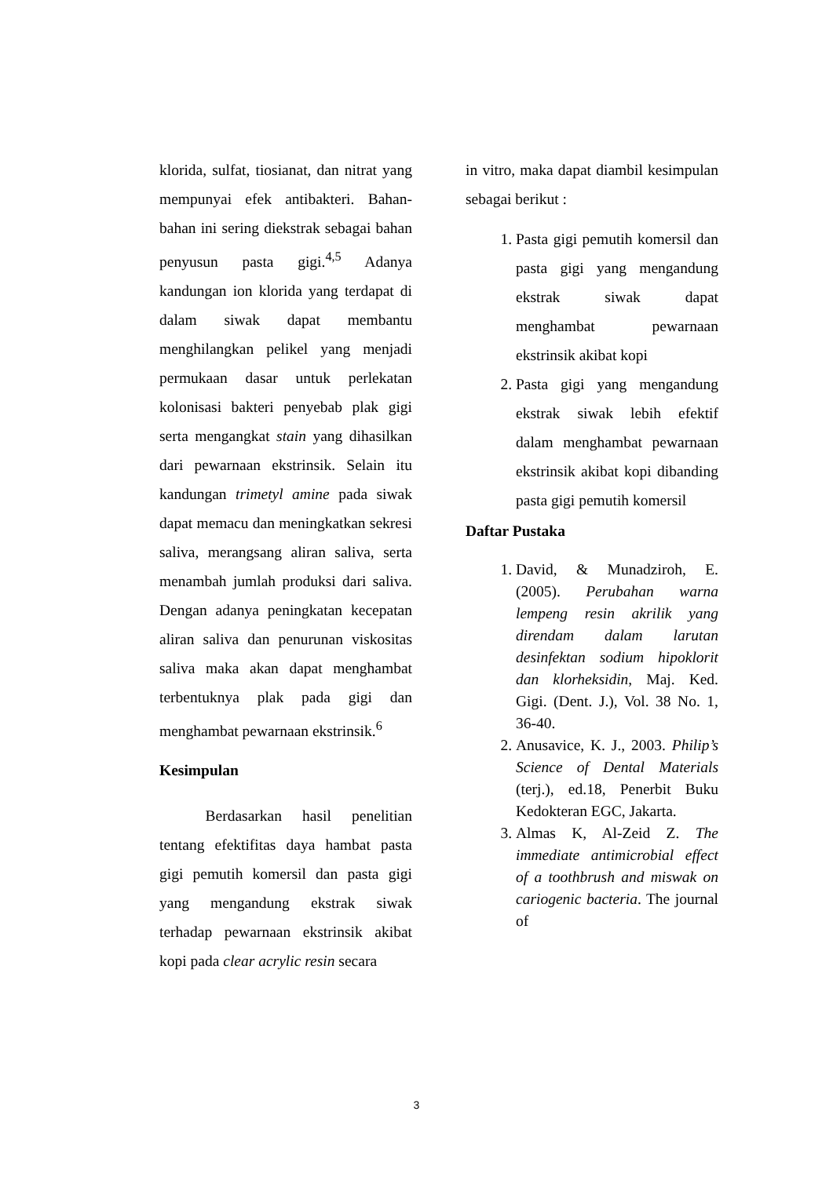klorida, sulfat, tiosianat, dan nitrat yang mempunyai efek antibakteri. Bahan-bahan ini sering diekstrak sebagai bahan penyusun pasta gigi.<sup>4,5</sup> Adanya kandungan ion klorida yang terdapat di dalam siwak dapat membantu menghilangkan pelikel yang menjadi permukaan dasar untuk perlekatan kolonisasi bakteri penyebab plak gigi serta mengangkat stain yang dihasilkan dari pewarnaan ekstrinsik. Selain itu kandungan trimetyl amine pada siwak dapat memacu dan meningkatkan sekresi saliva, merangsang aliran saliva, serta menambah jumlah produksi dari saliva. Dengan adanya peningkatan kecepatan aliran saliva dan penurunan viskositas saliva maka akan dapat menghambat terbentuknya plak pada gigi dan menghambat pewarnaan ekstrinsik.<sup>6</sup>
Kesimpulan
   Berdasarkan hasil penelitian tentang efektifitas daya hambat pasta gigi pemutih komersil dan pasta gigi yang mengandung ekstrak siwak terhadap pewarnaan ekstrinsik akibat kopi pada clear acrylic resin secara
in vitro, maka dapat diambil kesimpulan sebagai berikut :
1. Pasta gigi pemutih komersil dan pasta gigi yang mengandung ekstrak siwak dapat menghambat pewarnaan ekstrinsik akibat kopi
2. Pasta gigi yang mengandung ekstrak siwak lebih efektif dalam menghambat pewarnaan ekstrinsik akibat kopi dibanding pasta gigi pemutih komersil
Daftar Pustaka
1. David, & Munadziroh, E. (2005). Perubahan warna lempeng resin akrilik yang direndam dalam larutan desinfektan sodium hipoklorit dan klorheksidin, Maj. Ked. Gigi. (Dent. J.), Vol. 38 No. 1, 36-40.
2. Anusavice, K. J., 2003. Philip’s Science of Dental Materials (terj.), ed.18, Penerbit Buku Kedokteran EGC, Jakarta.
3. Almas K, Al-Zeid Z. The immediate antimicrobial effect of a toothbrush and miswak on cariogenic bacteria. The journal of
3